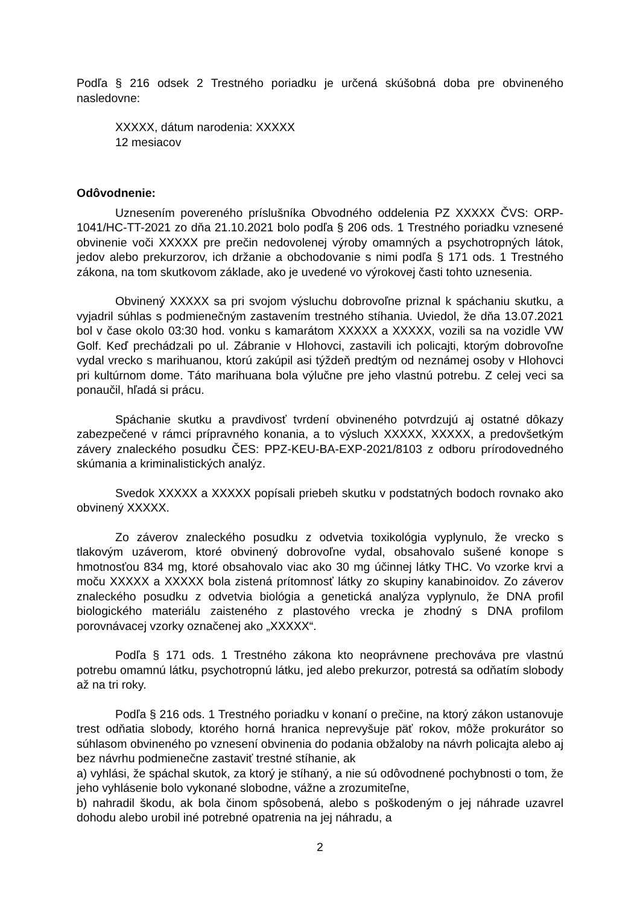Podľa § 216 odsek 2 Trestného poriadku je určená skúšobná doba pre obvineného nasledovne:
XXXXX, dátum narodenia: XXXXX
12 mesiacov
Odôvodnenie:
Uznesením povereného príslušníka Obvodného oddelenia PZ XXXXX ČVS: ORP-1041/HC-TT-2021 zo dňa 21.10.2021 bolo podľa § 206 ods. 1 Trestného poriadku vznesené obvinenie voči XXXXX pre prečin nedovolenej výroby omamných a psychotropných látok, jedov alebo prekurzorov, ich držanie a obchodovanie s nimi podľa § 171 ods. 1 Trestného zákona, na tom skutkovom základe, ako je uvedené vo výrokovej časti tohto uznesenia.
Obvinený XXXXX sa pri svojom výsluchu dobrovoľne priznal k spáchaniu skutku, a vyjadril súhlas s podmienečným zastavením trestného stíhania. Uviedol, že dňa 13.07.2021 bol v čase okolo 03:30 hod. vonku s kamarátom XXXXX a XXXXX, vozili sa na vozidle VW Golf. Keď prechádzali po ul. Zábranie v Hlohovci, zastavili ich policajti, ktorým dobrovoľne vydal vrecko s marihuanou, ktorú zakúpil asi týždeň predtým od neznámej osoby v Hlohovci pri kultúrnom dome. Táto marihuana bola výlučne pre jeho vlastnú potrebu. Z celej veci sa ponaučil, hľadá si prácu.
Spáchanie skutku a pravdivosť tvrdení obvineného potvrdzujú aj ostatné dôkazy zabezpečené v rámci prípravného konania, a to výsluch XXXXX, XXXXX, a predovšetkým závery znaleckého posudku ČES: PPZ-KEU-BA-EXP-2021/8103 z odboru prírodovedného skúmania a kriminalistických analýz.
Svedok XXXXX a XXXXX popísali priebeh skutku v podstatných bodoch rovnako ako obvinený XXXXX.
Zo záverov znaleckého posudku z odvetvia toxikológia vyplynulo, že vrecko s tlakovým uzáverom, ktoré obvinený dobrovoľne vydal, obsahovalo sušené konope s hmotnosťou 834 mg, ktoré obsahovalo viac ako 30 mg účinnej látky THC. Vo vzorke krvi a moču XXXXX a XXXXX bola zistená prítomnosť látky zo skupiny kanabinoidov. Zo záverov znaleckého posudku z odvetvia biológia a genetická analýza vyplynulo, že DNA profil biologického materiálu zaisteného z plastového vrecka je zhodný s DNA profilom porovnávacej vzorky označenej ako „XXXXX“.
Podľa § 171 ods. 1 Trestného zákona kto neoprávnene prechováva pre vlastnú potrebu omamnú látku, psychotropnú látku, jed alebo prekurzor, potrestá sa odňatím slobody až na tri roky.
Podľa § 216 ods. 1 Trestného poriadku v konaní o prečine, na ktorý zákon ustanovuje trest odňatia slobody, ktorého horná hranica neprevyšuje päť rokov, môže prokurátor so súhlasom obvineného po vznesení obvinenia do podania obžaloby na návrh policajta alebo aj bez návrhu podmienečne zastaviť trestné stíhanie, ak
a) vyhlási, že spáchal skutok, za ktorý je stíhaný, a nie sú odôvodnené pochybnosti o tom, že jeho vyhlásenie bolo vykonané slobodne, vážne a zrozumiteľne,
b) nahradil škodu, ak bola činom spôsobená, alebo s poškodeným o jej náhrade uzavrel dohodu alebo urobil iné potrebné opatrenia na jej náhradu, a
2